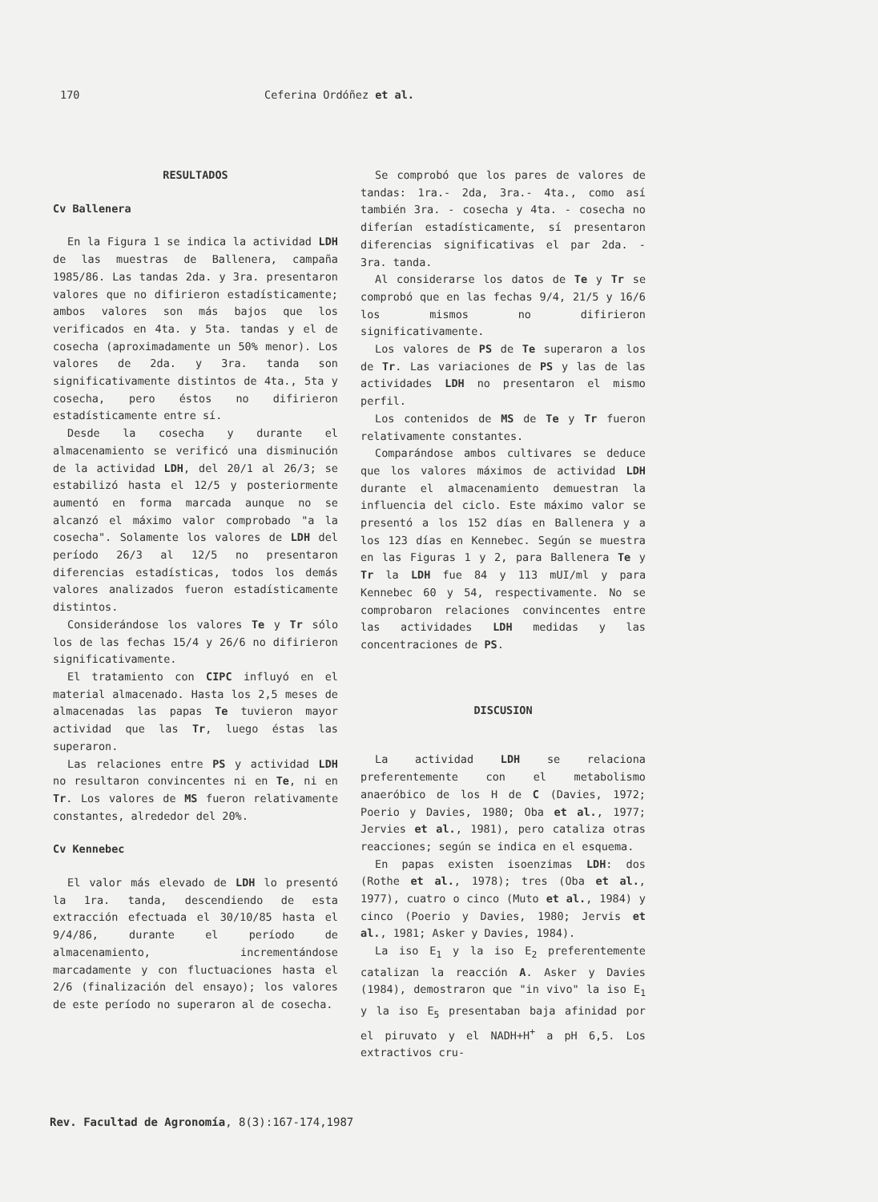170 Ceferina Ordóñez et al.
RESULTADOS
Cv Ballenera
En la Figura 1 se indica la actividad LDH de las muestras de Ballenera, campaña 1985/86. Las tandas 2da. y 3ra. presentaron valores que no difirieron estadísticamente; ambos valores son más bajos que los verificados en 4ta. y 5ta. tandas y el de cosecha (aproximadamente un 50% menor). Los valores de 2da. y 3ra. tanda son significativamente distintos de 4ta., 5ta y cosecha, pero éstos no difirieron estadísticamente entre sí.
Desde la cosecha y durante el almacenamiento se verificó una disminución de la actividad LDH, del 20/1 al 26/3; se estabilizó hasta el 12/5 y posteriormente aumentó en forma marcada aunque no se alcanzó el máximo valor comprobado "a la cosecha". Solamente los valores de LDH del período 26/3 al 12/5 no presentaron diferencias estadísticas, todos los demás valores analizados fueron estadísticamente distintos.
Considerándose los valores Te y Tr sólo los de las fechas 15/4 y 26/6 no difirieron significativamente.
El tratamiento con CIPC influyó en el material almacenado. Hasta los 2,5 meses de almacenadas las papas Te tuvieron mayor actividad que las Tr, luego éstas las superaron.
Las relaciones entre PS y actividad LDH no resultaron convincentes ni en Te, ni en Tr. Los valores de MS fueron relativamente constantes, alrededor del 20%.
Cv Kennebec
El valor más elevado de LDH lo presentó la 1ra. tanda, descendiendo de esta extracción efectuada el 30/10/85 hasta el 9/4/86, durante el período de almacenamiento, incrementándose marcadamente y con fluctuaciones hasta el 2/6 (finalización del ensayo); los valores de este período no superaron al de cosecha.
Se comprobó que los pares de valores de tandas: 1ra.- 2da, 3ra.- 4ta., como así también 3ra. - cosecha y 4ta. - cosecha no diferían estadísticamente, sí presentaron diferencias significativas el par 2da. - 3ra. tanda.
Al considerarse los datos de Te y Tr se comprobó que en las fechas 9/4, 21/5 y 16/6 los mismos no difirieron significativamente.
Los valores de PS de Te superaron a los de Tr. Las variaciones de PS y las de las actividades LDH no presentaron el mismo perfil.
Los contenidos de MS de Te y Tr fueron relativamente constantes.
Comparándose ambos cultivares se deduce que los valores máximos de actividad LDH durante el almacenamiento demuestran la influencia del ciclo. Este máximo valor se presentó a los 152 días en Ballenera y a los 123 días en Kennebec. Según se muestra en las Figuras 1 y 2, para Ballenera Te y Tr la LDH fue 84 y 113 mUI/ml y para Kennebec 60 y 54, respectivamente. No se comprobaron relaciones convincentes entre las actividades LDH medidas y las concentraciones de PS.
DISCUSION
La actividad LDH se relaciona preferentemente con el metabolismo anaeróbico de los H de C (Davies, 1972; Poerio y Davies, 1980; Oba et al., 1977; Jervies et al., 1981), pero cataliza otras reacciones; según se indica en el esquema.
En papas existen isoenzimas LDH: dos (Rothe et al., 1978); tres (Oba et al., 1977), cuatro o cinco (Muto et al., 1984) y cinco (Poerio y Davies, 1980; Jervis et al., 1981; Asker y Davies, 1984).
La iso E<sub>1</sub> y la iso E<sub>2</sub> preferentemente catalizan la reacción A. Asker y Davies (1984), demostraron que "in vivo" la iso E<sub>1</sub> y la iso E<sub>5</sub> presentaban baja afinidad por el piruvato y el NADH+H<sup>+</sup> a pH 6,5. Los extractivos cru-
Rev. Facultad de Agronomía, 8(3):167-174,1987